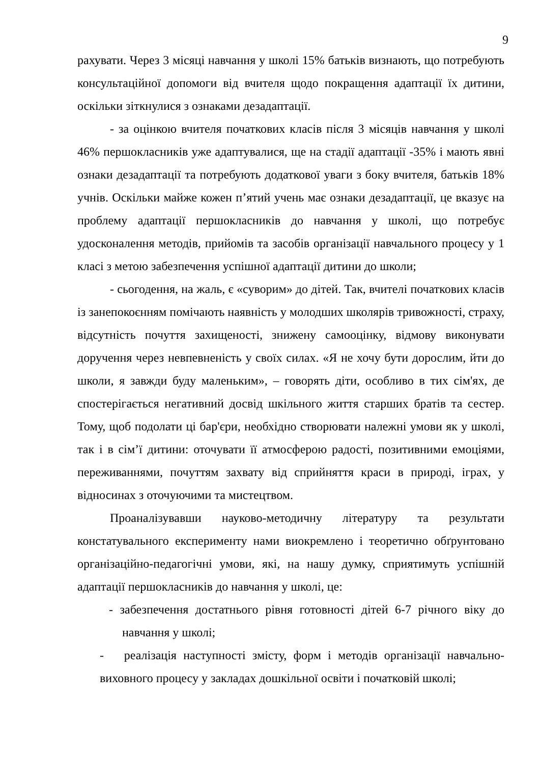9
рахувати. Через 3 місяці навчання у школі 15% батьків визнають, що потребують консультаційної допомоги від вчителя щодо покращення адаптації їх дитини, оскільки зіткнулися з ознаками дезадаптації.
- за оцінкою вчителя початкових класів після 3 місяців навчання у школі 46% першокласників уже адаптувалися, ще на стадії адаптації -35% і мають явні ознаки дезадаптації та потребують додаткової уваги з боку вчителя, батьків 18% учнів. Оскільки майже кожен п’ятий учень має ознаки дезадаптації, це вказує на проблему адаптації першокласників до навчання у школі, що потребує удосконалення методів, прийомів та засобів організації навчального процесу у 1 класі з метою забезпечення успішної адаптації дитини до школи;
- сьогодення, на жаль, є «суворим» до дітей. Так, вчителі початкових класів із занепокоєнням помічають наявність у молодших школярів тривожності, страху, відсутність почуття захищеності, знижену самооцінку, відмову виконувати доручення через невпевненість у своїх силах. «Я не хочу бути дорослим, йти до школи, я завжди буду маленьким», – говорять діти, особливо в тих сім'ях, де спостерігається негативний досвід шкільного життя старших братів та сестер. Тому, щоб подолати ці бар'єри, необхідно створювати належні умови як у школі, так і в сім’ї дитини: оточувати її атмосферою радості, позитивними емоціями, переживаннями, почуттям захвату від сприйняття краси в природі, іграх, у відносинах з оточуючими та мистецтвом.
Проаналізувавши науково-методичну літературу та результати констатувального експерименту нами виокремлено і теоретично обґрунтовано організаційно-педагогічні умови, які, на нашу думку, сприятимуть успішній адаптації першокласників до навчання у школі, це:
- забезпечення достатнього рівня готовності дітей 6-7 річного віку до навчання у школі;
- реалізація наступності змісту, форм і методів організації навчально-виховного процесу у закладах дошкільної освіти і початковій школі;